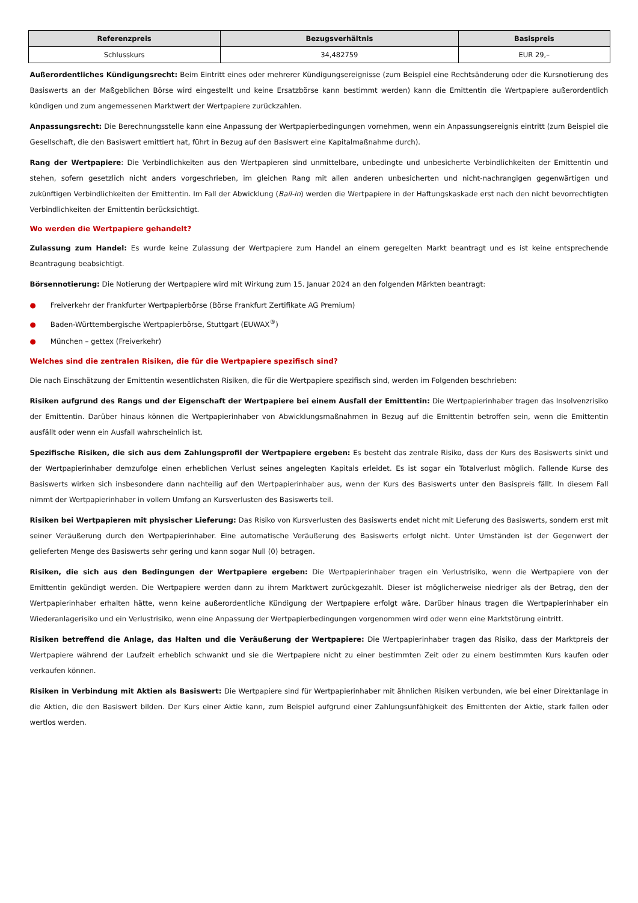| Referenzpreis | Bezugsverhältnis | Basispreis |
| --- | --- | --- |
| Schlusskurs | 34,482759 | EUR 29,– |
Außerordentliches Kündigungsrecht: Beim Eintritt eines oder mehrerer Kündigungsereignisse (zum Beispiel eine Rechtsänderung oder die Kursnotierung des Basiswerts an der Maßgeblichen Börse wird eingestellt und keine Ersatzbörse kann bestimmt werden) kann die Emittentin die Wertpapiere außerordentlich kündigen und zum angemessenen Marktwert der Wertpapiere zurückzahlen.
Anpassungsrecht: Die Berechnungsstelle kann eine Anpassung der Wertpapierbedingungen vornehmen, wenn ein Anpassungsereignis eintritt (zum Beispiel die Gesellschaft, die den Basiswert emittiert hat, führt in Bezug auf den Basiswert eine Kapitalmaßnahme durch).
Rang der Wertpapiere: Die Verbindlichkeiten aus den Wertpapieren sind unmittelbare, unbedingte und unbesicherte Verbindlichkeiten der Emittentin und stehen, sofern gesetzlich nicht anders vorgeschrieben, im gleichen Rang mit allen anderen unbesicherten und nicht-nachrangigen gegenwärtigen und zukünftigen Verbindlichkeiten der Emittentin. Im Fall der Abwicklung (Bail-in) werden die Wertpapiere in der Haftungskaskade erst nach den nicht bevorrechtigten Verbindlichkeiten der Emittentin berücksichtigt.
Wo werden die Wertpapiere gehandelt?
Zulassung zum Handel: Es wurde keine Zulassung der Wertpapiere zum Handel an einem geregelten Markt beantragt und es ist keine entsprechende Beantragung beabsichtigt.
Börsennotierung: Die Notierung der Wertpapiere wird mit Wirkung zum 15. Januar 2024 an den folgenden Märkten beantragt:
● Freiverkehr der Frankfurter Wertpapierbörse (Börse Frankfurt Zertifikate AG Premium)
● Baden-Württembergische Wertpapierbörse, Stuttgart (EUWAX<sup>®</sup>)
● München – gettex (Freiverkehr)
Welches sind die zentralen Risiken, die für die Wertpapiere spezifisch sind?
Die nach Einschätzung der Emittentin wesentlichsten Risiken, die für die Wertpapiere spezifisch sind, werden im Folgenden beschrieben:
Risiken aufgrund des Rangs und der Eigenschaft der Wertpapiere bei einem Ausfall der Emittentin: Die Wertpapierinhaber tragen das Insolvenzrisiko der Emittentin. Darüber hinaus können die Wertpapierinhaber von Abwicklungsmaßnahmen in Bezug auf die Emittentin betroffen sein, wenn die Emittentin ausfällt oder wenn ein Ausfall wahrscheinlich ist.
Spezifische Risiken, die sich aus dem Zahlungsprofil der Wertpapiere ergeben: Es besteht das zentrale Risiko, dass der Kurs des Basiswerts sinkt und der Wertpapierinhaber demzufolge einen erheblichen Verlust seines angelegten Kapitals erleidet. Es ist sogar ein Totalverlust möglich. Fallende Kurse des Basiswerts wirken sich insbesondere dann nachteilig auf den Wertpapierinhaber aus, wenn der Kurs des Basiswerts unter den Basispreis fällt. In diesem Fall nimmt der Wertpapierinhaber in vollem Umfang an Kursverlusten des Basiswerts teil.
Risiken bei Wertpapieren mit physischer Lieferung: Das Risiko von Kursverlusten des Basiswerts endet nicht mit Lieferung des Basiswerts, sondern erst mit seiner Veräußerung durch den Wertpapierinhaber. Eine automatische Veräußerung des Basiswerts erfolgt nicht. Unter Umständen ist der Gegenwert der gelieferten Menge des Basiswerts sehr gering und kann sogar Null (0) betragen.
Risiken, die sich aus den Bedingungen der Wertpapiere ergeben: Die Wertpapierinhaber tragen ein Verlustrisiko, wenn die Wertpapiere von der Emittentin gekündigt werden. Die Wertpapiere werden dann zu ihrem Marktwert zurückgezahlt. Dieser ist möglicherweise niedriger als der Betrag, den der Wertpapierinhaber erhalten hätte, wenn keine außerordentliche Kündigung der Wertpapiere erfolgt wäre. Darüber hinaus tragen die Wertpapierinhaber ein Wiederanlagerisiko und ein Verlustrisiko, wenn eine Anpassung der Wertpapierbedingungen vorgenommen wird oder wenn eine Marktstörung eintritt.
Risiken betreffend die Anlage, das Halten und die Veräußerung der Wertpapiere: Die Wertpapierinhaber tragen das Risiko, dass der Marktpreis der Wertpapiere während der Laufzeit erheblich schwankt und sie die Wertpapiere nicht zu einer bestimmten Zeit oder zu einem bestimmten Kurs kaufen oder verkaufen können.
Risiken in Verbindung mit Aktien als Basiswert: Die Wertpapiere sind für Wertpapierinhaber mit ähnlichen Risiken verbunden, wie bei einer Direktanlage in die Aktien, die den Basiswert bilden. Der Kurs einer Aktie kann, zum Beispiel aufgrund einer Zahlungsunfähigkeit des Emittenten der Aktie, stark fallen oder wertlos werden.